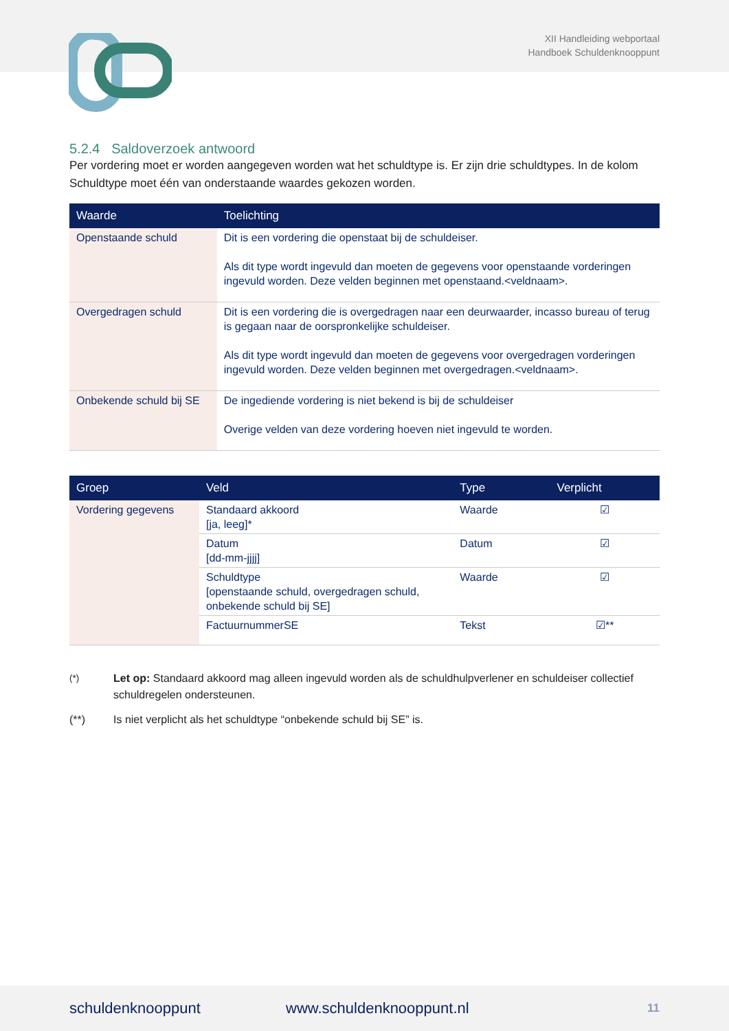XII Handleiding webportaal
Handboek Schuldenknooppunt
5.2.4 Saldoverzoek antwoord
Per vordering moet er worden aangegeven worden wat het schuldtype is. Er zijn drie schuldtypes. In de kolom Schuldtype moet één van onderstaande waardes gekozen worden.
| Waarde | Toelichting |
| --- | --- |
| Openstaande schuld | Dit is een vordering die openstaat bij de schuldeiser. Als dit type wordt ingevuld dan moeten de gegevens voor openstaande vorderingen ingevuld worden. Deze velden beginnen met openstaand.<veldnaam>. |
| Overgedragen schuld | Dit is een vordering die is overgedragen naar een deurwaarder, incasso bureau of terug is gegaan naar de oorspronkelijke schuldeiser. Als dit type wordt ingevuld dan moeten de gegevens voor overgedragen vorderingen ingevuld worden. Deze velden beginnen met overgedragen.<veldnaam>. |
| Onbekende schuld bij SE | De ingediende vordering is niet bekend is bij de schuldeiser Overige velden van deze vordering hoeven niet ingevuld te worden. |
| Groep | Veld | Type | Verplicht |
| --- | --- | --- | --- |
| Vordering gegevens | Standaard akkoord [ja, leeg]* | Waarde | ☑ |
| | Datum [dd-mm-jjjj] | Datum | ☑ |
| | Schuldtype [openstaande schuld, overgedragen schuld, onbekende schuld bij SE] | Waarde | ☑ |
| | FactuurnummerSE | Tekst | ☑** |
<sup>(*)</sup> Let op: Standaard akkoord mag alleen ingevuld worden als de schuldhulpverlener en schuldeiser collectief schuldregelen ondersteunen.
(**) Is niet verplicht als het schuldtype “onbekende schuld bij SE” is.
schuldenknooppunt www.schuldenknooppunt.nl 11